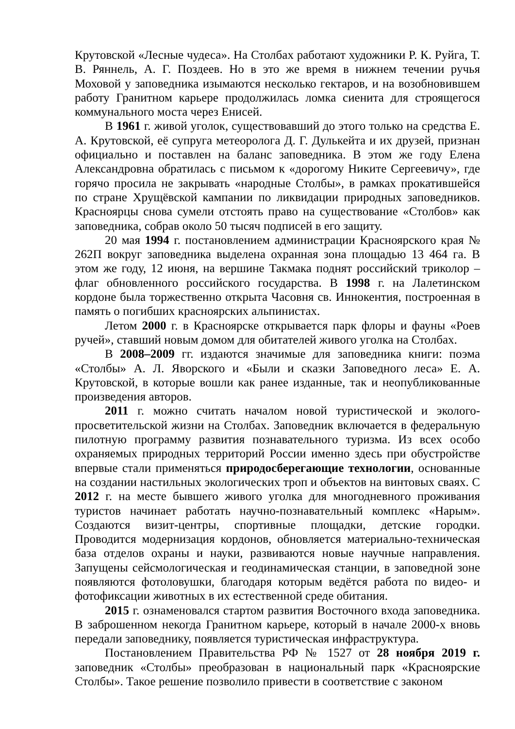Крутовской «Лесные чудеса». На Столбах работают художники Р. К. Руйга, Т. В. Ряннель, А. Г. Поздеев. Но в это же время в нижнем течении ручья Моховой у заповедника изымаются несколько гектаров, и на возобновившем работу Гранитном карьере продолжилась ломка сиенита для строящегося коммунального моста через Енисей.
В 1961 г. живой уголок, существовавший до этого только на средства Е. А. Крутовской, её супруга метеоролога Д. Г. Дулькейта и их друзей, признан официально и поставлен на баланс заповедника. В этом же году Елена Александровна обратилась с письмом к «дорогому Никите Сергеевичу», где горячо просила не закрывать «народные Столбы», в рамках прокатившейся по стране Хрущёвской кампании по ликвидации природных заповедников. Красноярцы снова сумели отстоять право на существование «Столбов» как заповедника, собрав около 50 тысяч подписей в его защиту.
20 мая 1994 г. постановлением администрации Красноярского края № 262П вокруг заповедника выделена охранная зона площадью 13 464 га. В этом же году, 12 июня, на вершине Такмака поднят российский триколор – флаг обновленного российского государства. В 1998 г. на Лалетинском кордоне была торжественно открыта Часовня св. Иннокентия, построенная в память о погибших красноярских альпинистах.
Летом 2000 г. в Красноярске открывается парк флоры и фауны «Роев ручей», ставший новым домом для обитателей живого уголка на Столбах.
В 2008–2009 гг. издаются значимые для заповедника книги: поэма «Столбы» А. Л. Яворского и «Были и сказки Заповедного леса» Е. А. Крутовской, в которые вошли как ранее изданные, так и неопубликованные произведения авторов.
2011 г. можно считать началом новой туристической и эколого-просветительской жизни на Столбах. Заповедник включается в федеральную пилотную программу развития познавательного туризма. Из всех особо охраняемых природных территорий России именно здесь при обустройстве впервые стали применяться природосберегающие технологии, основанные на создании настильных экологических троп и объектов на винтовых сваях. С 2012 г. на месте бывшего живого уголка для многодневного проживания туристов начинает работать научно-познавательный комплекс «Нарым». Создаются визит-центры, спортивные площадки, детские городки. Проводится модернизация кордонов, обновляется материально-техническая база отделов охраны и науки, развиваются новые научные направления. Запущены сейсмологическая и геодинамическая станции, в заповедной зоне появляются фотоловушки, благодаря которым ведётся работа по видео- и фотофиксации животных в их естественной среде обитания.
2015 г. ознаменовался стартом развития Восточного входа заповедника. В заброшенном некогда Гранитном карьере, который в начале 2000-х вновь передали заповеднику, появляется туристическая инфраструктура.
Постановлением Правительства РФ № 1527 от 28 ноября 2019 г. заповедник «Столбы» преобразован в национальный парк «Красноярские Столбы». Такое решение позволило привести в соответствие с законом